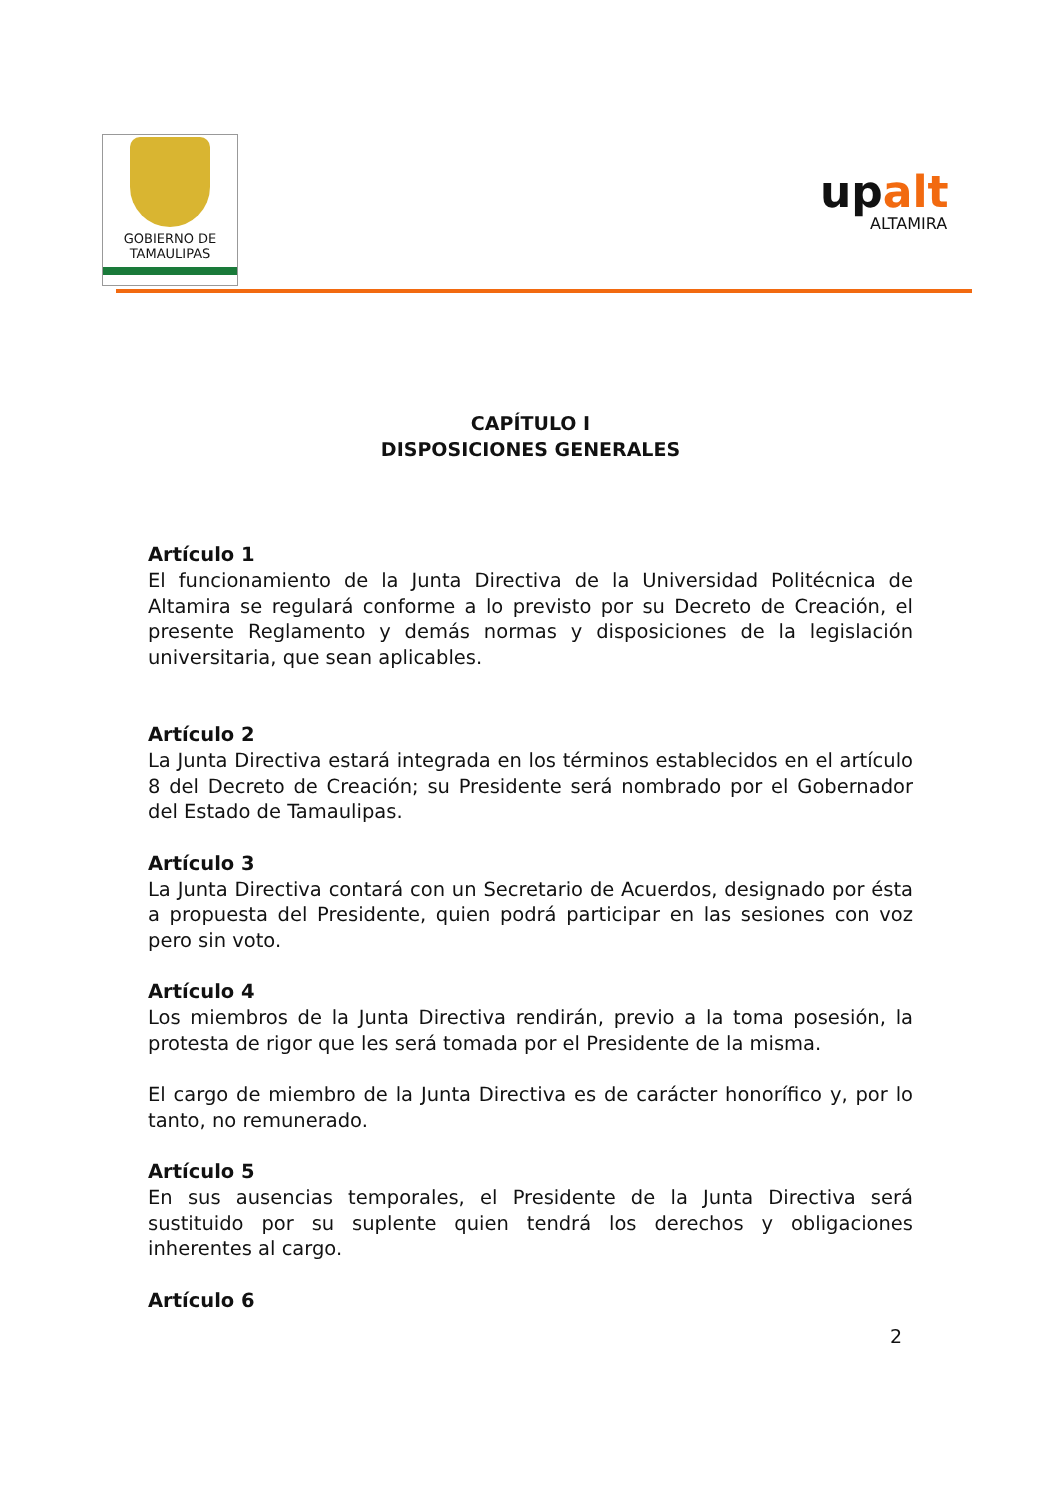GOBIERNO DE
TAMAULIPAS
upalt
ALTAMIRA
CAPÍTULO I
DISPOSICIONES GENERALES
Artículo 1
El funcionamiento de la Junta Directiva de la Universidad Politécnica de Altamira se regulará conforme a lo previsto por su Decreto de Creación, el presente Reglamento y demás normas y disposiciones de la legislación universitaria, que sean aplicables.
Artículo 2
La Junta Directiva estará integrada en los términos establecidos en el artículo 8 del Decreto de Creación; su Presidente será nombrado por el Gobernador del Estado de Tamaulipas.
Artículo 3
La Junta Directiva contará con un Secretario de Acuerdos, designado por ésta a propuesta del Presidente, quien podrá participar en las sesiones con voz pero sin voto.
Artículo 4
Los miembros de la Junta Directiva rendirán, previo a la toma posesión, la protesta de rigor que les será tomada por el Presidente de la misma.
El cargo de miembro de la Junta Directiva es de carácter honorífico y, por lo tanto, no remunerado.
Artículo 5
En sus ausencias temporales, el Presidente de la Junta Directiva será sustituido por su suplente quien tendrá los derechos y obligaciones inherentes al cargo.
Artículo 6
2